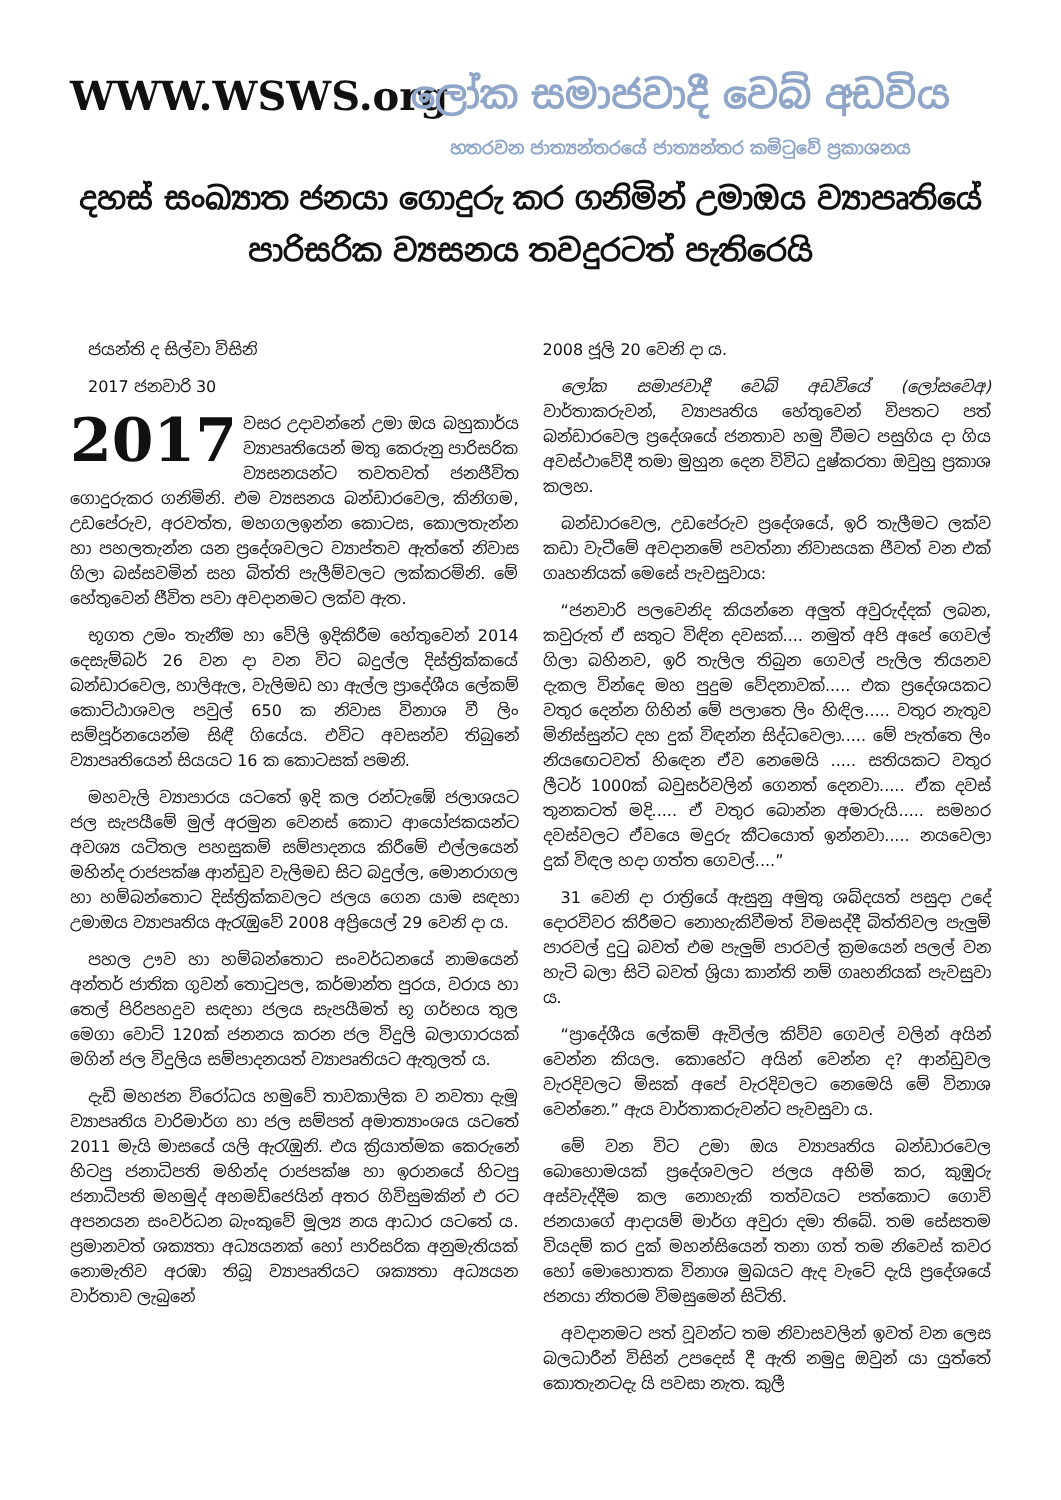WWW.WSWS.org
ලෝක සමාජවාදී වෙබ් අඩවිය
හතරවන ජාත්‍යන්තරයේ ජාත්‍යන්තර කමිටුවේ ප්‍රකාශනය
දහස් සංඛ්‍යාත ජනයා ගොදුරු කර ගනිමින් උමාඔය ව්‍යාපෘතියේ පාරිසරික ව්‍යසනය තවදුරටත් පැතිරෙයි
ජයන්ති ද සිල්වා විසිනි
2017 ජනවාරි 30
2017 වසර උදාවන්නේ උමා ඔය බහුකාර්ය ව්‍යාපෘතියෙන් මතු කෙරුනු පාරිසරික ව්‍යසනයන්ට තවතවත් ජනජීවිත ගොදුරුකර ගනිමිනි. එම ව්‍යසනය බන්ඩාරවෙල, කිනිගම, උඩපේරුව, අරවත්ත, මහගලඉන්න කොටස, කොලතැන්න හා පහලතැන්න යන ප්‍රදේශවලට ව්‍යාප්තව ඇත්තේ නිවාස ගිලා බස්සවමින් සහ බිත්ති පැලීම්වලට ලක්කරමිනි. මේ හේතුවෙන් ජීවිත පවා අවදානමට ලක්ව ඇත.
භූගත උමං තැනීම හා වේලි ඉදිකිරීම හේතුවෙන් 2014 දෙසැම්බර් 26 වන දා වන විට බදුල්ල දිස්ත්‍රික්කයේ බන්ඩාරවෙල, හාලිඇල, වැලිමඩ හා ඇල්ල ප්‍රාදේශීය ලේකම් කොට්ඨාශවල පවුල් 650 ක නිවාස විනාශ වී ලිං සම්පූර්නයෙන්ම සිඳී ගියේය. එවිට අවසන්ව තිබුනේ ව්‍යාපෘතියෙන් සියයට 16 ක කොටසක් පමනි.
මහවැලි ව්‍යාපාරය යටතේ ඉදි කල රන්ටැඹේ ජලාශයට ජල සැපයීමේ මුල් අරමුන වෙනස් කොට ආයෝජකයන්ට අවශ්‍ය යටිතල පහසුකම් සම්පාදනය කිරීමේ එල්ලයෙන් මහින්ද රාජපක්ෂ ආන්ඩුව වැලිමඩ සිට බදුල්ල, මොනරාගල හා හම්බන්තොට දිස්ත්‍රික්කවලට ජලය ගෙන යාම සඳහා උමාඔය ව්‍යාපෘතිය ඇරැඹුවේ 2008 අප්‍රියෙල් 29 වෙනි දා ය.
පහල ඌව හා හම්බන්තොට සංවර්ධනයේ නාමයෙන් අන්තර් ජාතික ගුවන් තොටුපල, කර්මාන්ත පුරය, වරාය හා තෙල් පිරිපහදුව සඳහා ජලය සැපයීමත් භූ ගර්භය තුල මෙගා වොට් 120ක් ජනනය කරන ජල විදුලි බලාගාරයක් මගින් ජල විදුලිය සම්පාදනයත් ව්‍යාපෘතියට ඇතුලත් ය.
දැඩි මහජන විරෝධය හමුවේ තාවකාලික ව නවතා දැමූ ව්‍යාපෘතිය වාරිමාර්ග හා ජල සම්පත් අමාත්‍යාංශය යටතේ 2011 මැයි මාසයේ යලි ඇරැඹුනි. එය ක්‍රියාත්මක කෙරුනේ හිටපු ජනාධිපති මහින්ද රාජපක්ෂ හා ඉරානයේ හිටපු ජනාධිපති මහමුද් අහමඩ්ජෙයින් අතර ගිවිසුමකින් එ රට අපනයන සංවර්ධන බැංකුවේ මූල්‍ය නය ආධාර යටතේ ය. ප්‍රමානවත් ශක්‍යතා අධ්‍යයනක් හෝ පාරිසරික අනුමැතියක් නොමැතිව අරඹා තිබූ ව්‍යාපෘතියට ශක්‍යතා අධ්‍යයන වාර්තාව ලැබුනේ
2008 ජූලි 20 වෙනි දා ය.
ලෝක සමාජවාදී වෙබ් අඩවියේ (ලෝසවෙඅ) වාර්තාකරුවන්, ව්‍යාපෘතිය හේතුවෙන් විපතට පත් බන්ඩාරවෙල ප්‍රදේශයේ ජනතාව හමු වීමට පසුගිය දා ගිය අවස්ථාවේදී තමා මුහුන දෙන විවිධ දුෂ්කරතා ඔවුහු ප්‍රකාශ කලහ.
බන්ඩාරවෙල, උඩපේරුව ප්‍රදේශයේ, ඉරි තැලීමට ලක්ව කඩා වැටීමේ අවදානමේ පවත්නා නිවාසයක ජීවත් වන එක් ගෘහනියක් මෙසේ පැවසුවාය:
“ජනවාරි පලවෙනිද කියන්නෙ අලුත් අවුරුද්දක් ලබන, කවුරුත් ඒ සතුට විඳින දවසක්.... නමුත් අපි අපේ ගෙවල් ගිලා බහිනව, ඉරි තැලිල තිබුන ගෙවල් පැලිල තියනව දැකල වින්දෙ මහ පුදුම වේදනාවක්..... එක ප්‍රදේශයකට වතුර දෙන්න ගිහින් මේ පලාතෙ ලිං හිඳිල..... වතුර නැතුව මිනිස්සුන්ට දහ දුක් විඳන්න සිද්ධවෙලා..... මේ පැත්තෙ ලිං නියඟෙටවත් හිඳෙන ඒව නෙමෙයි ..... සතියකට වතුර ලීටර් 1000ක් බවුසර්වලින් ගෙනත් දෙනවා..... ඒක දවස් තුනකටත් මදි..... ඒ වතුර බොන්න අමාරුයි..... සමහර දවස්වලට ඒවයෙ මදුරු කීටයොත් ඉන්නවා..... නයවෙලා දුක් විඳල හදා ගත්ත ගෙවල්....”
31 වෙනි දා රාත්‍රියේ ඇසුනු අමුතු ශබ්දයත් පසුදා උදේ දොරවිවර කිරීමට නොහැකිවීමත් විමසද්දී බිත්තිවල පැලුම් පාරවල් දුටු බවත් එම පැලුම් පාරවල් ක්‍රමයෙන් පලල් වන හැටි බලා සිටි බවත් ශ්‍රියා කාන්ති නම් ගෘහනියක් පැවසුවා ය.
“ප්‍රාදේශීය ලේකම් ඇවිල්ල කිව්ව ගෙවල් වලින් අයින් වෙන්න කියල. කොහේට අයින් වෙන්න ද? ආන්ඩුවල වැරදිවලට මිසක් අපේ වැරදිවලට නෙමෙයි මේ විනාශ වෙන්නෙ.” ඇය වාර්තාකරුවන්ට පැවසුවා ය.
මේ වන විට උමා ඔය ව්‍යාපෘතිය බන්ඩාරවෙල බොහොමයක් ප්‍රදේශවලට ජලය අහිමි කර, කුඹුරු අස්වැද්දීම කල නොහැකි තත්වයට පත්කොට ගොවි ජනයාගේ ආදායම් මාර්ග අවුරා දමා තිබේ. තම සේසතම වියදම් කර දුක් මහන්සියෙන් තනා ගත් තම නිවෙස් කවර හෝ මොහොතක විනාශ මුඛයට ඇද වැටේ දැයි ප්‍රදේශයේ ජනයා නිතරම විමසුමෙන් සිටිති.
අවදානමට පත් වූවන්ට තම නිවාසවලින් ඉවත් වන ලෙස බලධාරීන් විසින් උපදෙස් දී ඇති නමුදු ඔවුන් යා යුත්තේ කොතැනටදැ යි පවසා නැත. කුලී